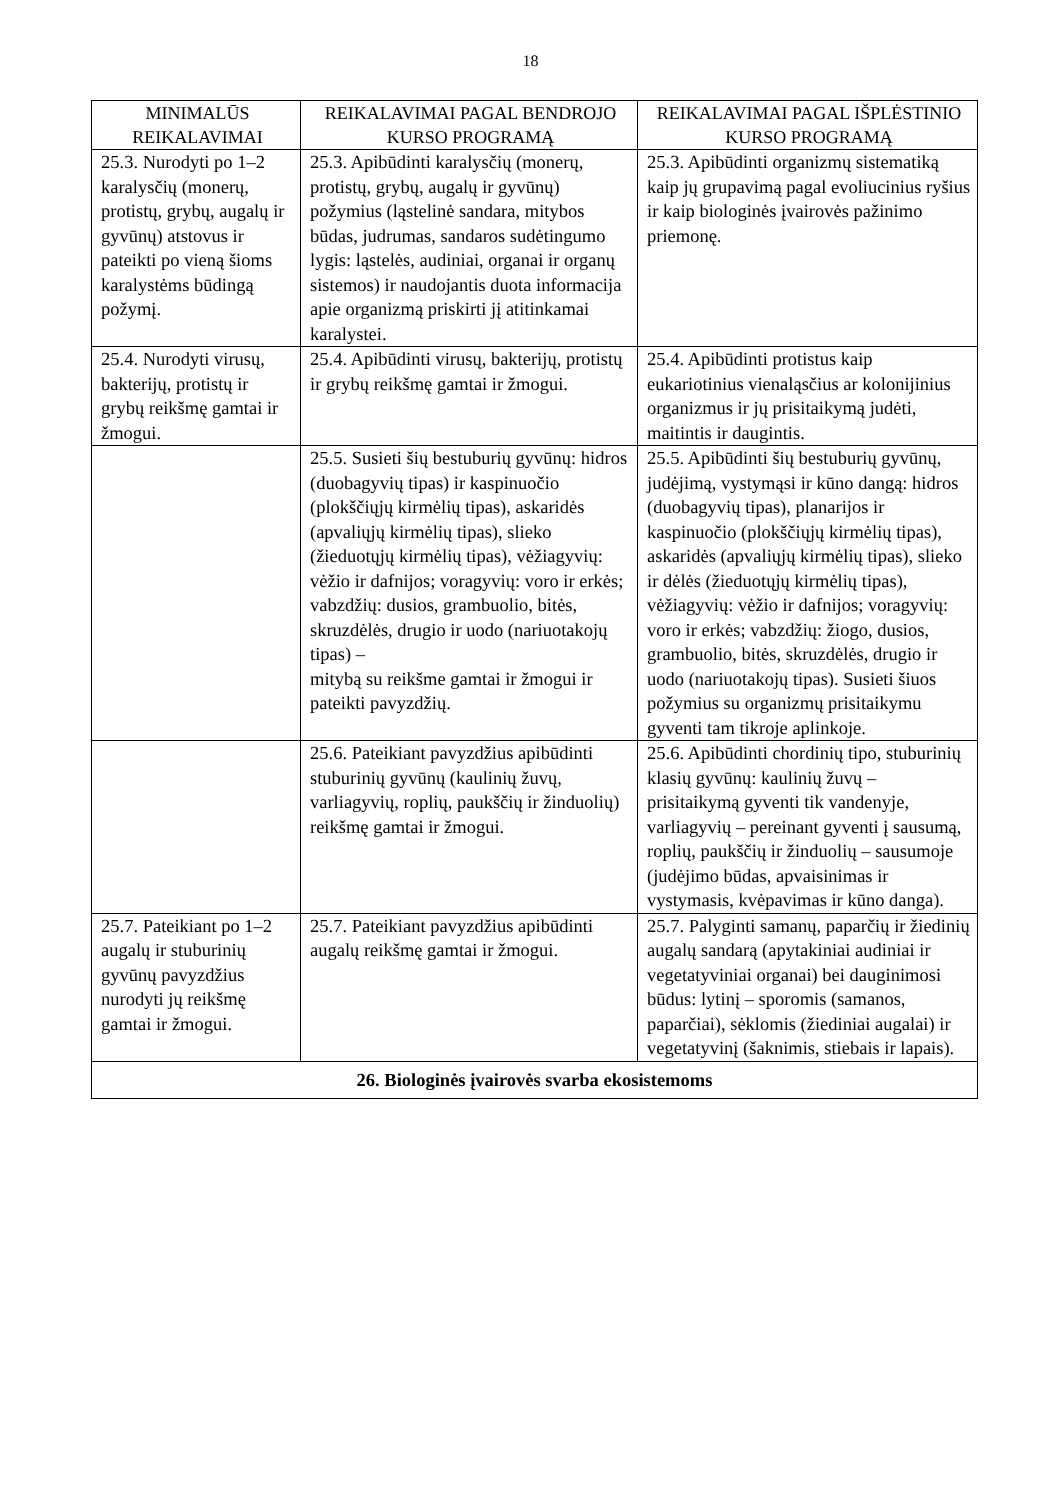18
| MINIMALŪS REIKALAVIMAI | REIKALAVIMAI PAGAL BENDROJO KURSO PROGRAMĄ | REIKALAVIMAI PAGAL IŠPLĖSTINIO KURSO PROGRAMĄ |
| --- | --- | --- |
| 25.3. Nurodyti po 1–2 karalysčių (monerų, protistų, grybų, augalų ir gyvūnų) atstovus ir pateikti po vieną šioms karalystėms būdingą požymį. | 25.3. Apibūdinti karalysčių (monerų, protistų, grybų, augalų ir gyvūnų) požymius (ląstelinė sandara, mitybos būdas, judrumas, sandaros sudėtingumo lygis: ląstelės, audiniai, organai ir organų sistemos) ir naudojantis duota informacija apie organizmą priskirti jį atitinkamai karalystei. | 25.3. Apibūdinti organizmų sistematiką kaip jų grupavimą pagal evoliucinius ryšius ir kaip biologinės įvairovės pažinimo priemonę. |
| 25.4. Nurodyti virusų, bakterijų, protistų ir grybų reikšmę gamtai ir žmogui. | 25.4. Apibūdinti virusų, bakterijų, protistų ir grybų reikšmę gamtai ir žmogui. | 25.4. Apibūdinti protistus kaip eukariotinius vienaląsčius ar kolonijinius organizmus ir jų prisitaikymą judėti, maitintis ir daugintis. |
| | 25.5. Susieti šių bestuburių gyvūnų: hidros (duobagyvių tipas) ir kaspinuočio (plokščiųjų kirmėlių tipas), askaridės (apvaliųjų kirmėlių tipas), slieko (žieduotųjų kirmėlių tipas), vėžiagyvių: vėžio ir dafnijos; voragyvių: voro ir erkės; vabzdžių: dusios, grambuolio, bitės, skruzdėlės, drugio ir uodo (nariuotakojų tipas) – mitybą su reikšme gamtai ir žmogui ir pateikti pavyzdžių. | 25.5. Apibūdinti šių bestuburių gyvūnų, judėjimą, vystymąsi ir kūno dangą: hidros (duobagyvių tipas), planarijos ir kaspinuočio (plokščiųjų kirmėlių tipas), askaridės (apvaliųjų kirmėlių tipas), slieko ir dėlės (žieduotųjų kirmėlių tipas), vėžiagyvių: vėžio ir dafnijos; voragyvių: voro ir erkės; vabzdžių: žiogo, dusios, grambuolio, bitės, skruzdėlės, drugio ir uodo (nariuotakojų tipas). Susieti šiuos požymius su organizmų prisitaikymu gyventi tam tikroje aplinkoje. |
| | 25.6. Pateikiant pavyzdžius apibūdinti stuburinių gyvūnų (kaulinių žuvų, varliagyvių, roplių, paukščių ir žinduolių) reikšmę gamtai ir žmogui. | 25.6. Apibūdinti chordinių tipo, stuburinių klasių gyvūnų: kaulinių žuvų – prisitaikymą gyventi tik vandenyje, varliagyvių – pereinant gyventi į sausumą, roplių, paukščių ir žinduolių – sausumoje (judėjimo būdas, apvaisinimas ir vystymasis, kvėpavimas ir kūno danga). |
| 25.7. Pateikiant po 1–2 augalų ir stuburinių gyvūnų pavyzdžius nurodyti jų reikšmę gamtai ir žmogui. | 25.7. Pateikiant pavyzdžius apibūdinti augalų reikšmę gamtai ir žmogui. | 25.7. Palyginti samanų, paparčių ir žiedinių augalų sandarą (apytakiniai audiniai ir vegetatyviniai organai) bei dauginimosi būdus: lytinį – sporomis (samanos, paparčiai), sėklomis (žiediniai augalai) ir vegetatyvinį (šaknimis, stiebais ir lapais). |
| 26. Biologinės įvairovės svarba ekosistemoms | | |